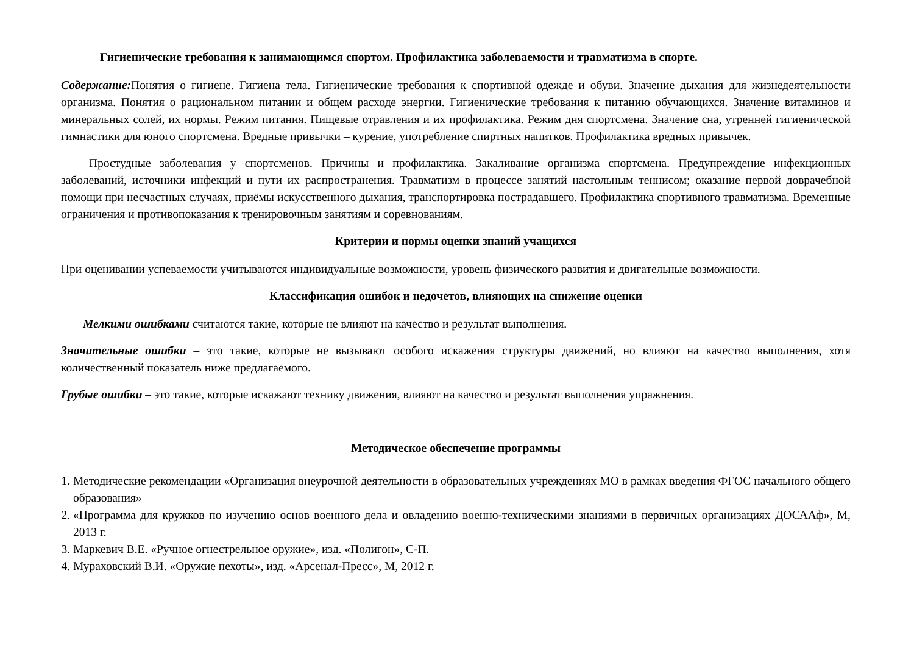Гигиенические требования к занимающимся спортом. Профилактика заболеваемости и травматизма в спорте.
Содержание: Понятия о гигиене. Гигиена тела. Гигиенические требования к спортивной одежде и обуви. Значение дыхания для жизнедеятельности организма. Понятия о рациональном питании и общем расходе энергии. Гигиенические требования к питанию обучающихся. Значение витаминов и минеральных солей, их нормы. Режим питания. Пищевые отравления и их профилактика. Режим дня спортсмена. Значение сна, утренней гигиенической гимнастики для юного спортсмена. Вредные привычки – курение, употребление спиртных напитков. Профилактика вредных привычек.
Простудные заболевания у спортсменов. Причины и профилактика. Закаливание организма спортсмена. Предупреждение инфекционных заболеваний, источники инфекций и пути их распространения. Травматизм в процессе занятий настольным теннисом; оказание первой доврачебной помощи при несчастных случаях, приёмы искусственного дыхания, транспортировка пострадавшего. Профилактика спортивного травматизма. Временные ограничения и противопоказания к тренировочным занятиям и соревнованиям.
Критерии и нормы оценки знаний учащихся
При оценивании успеваемости учитываются индивидуальные возможности, уровень физического развития и двигательные возможности.
Классификация ошибок и недочетов, влияющих на снижение оценки
Мелкими ошибками считаются такие, которые не влияют на качество и результат выполнения.
Значительные ошибки – это такие, которые не вызывают особого искажения структуры движений, но влияют на качество выполнения, хотя количественный показатель ниже предлагаемого.
Грубые ошибки – это такие, которые искажают технику движения, влияют на качество и результат выполнения упражнения.
Методическое обеспечение программы
1. Методические рекомендации «Организация внеурочной деятельности в образовательных учреждениях МО в рамках введения ФГОС начального общего образования»
2. «Программа для кружков по изучению основ военного дела и овладению военно-техническими знаниями в первичных организациях ДОСААф», М, 2013 г.
3. Маркевич В.Е. «Ручное огнестрельное оружие», изд. «Полигон», С-П.
4. Мураховский В.И. «Оружие пехоты», изд. «Арсенал-Пресс», М, 2012 г.